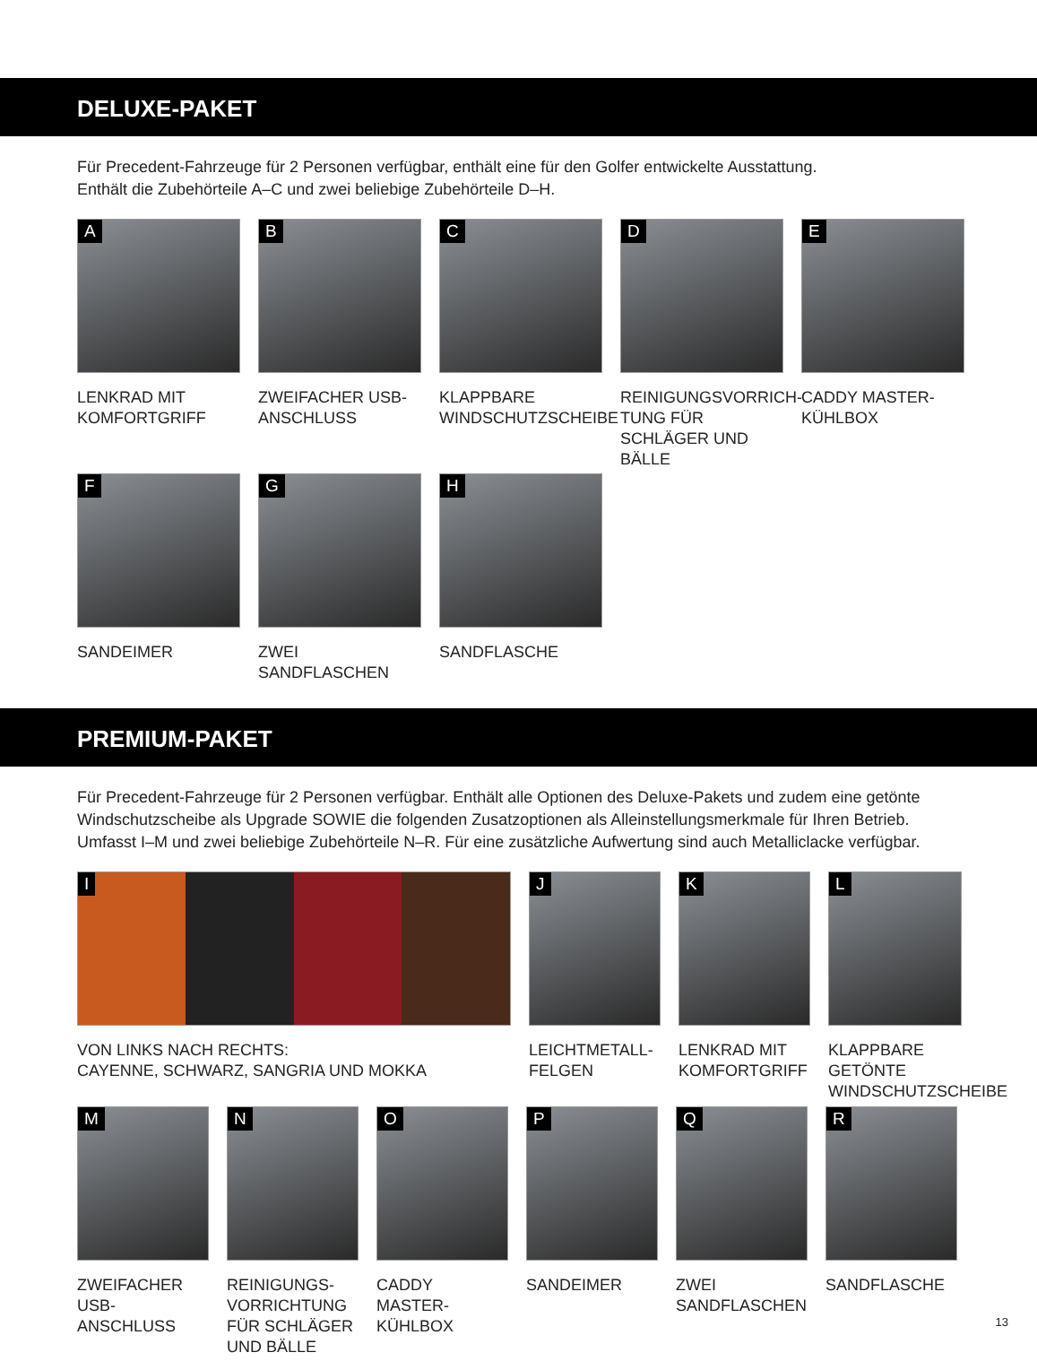DELUXE-PAKET
Für Precedent-Fahrzeuge für 2 Personen verfügbar, enthält eine für den Golfer entwickelte Ausstattung.
Enthält die Zubehörteile A–C und zwei beliebige Zubehörteile D–H.
A
LENKRAD MIT KOMFORTGRIFF
B
ZWEIFACHER USB-ANSCHLUSS
C
KLAPPBARE WINDSCHUTZSCHEIBE
D
REINIGUNGSVORRICH-TUNG FÜR SCHLÄGER UND BÄLLE
E
CADDY MASTER-KÜHLBOX
F
SANDEIMER
G
ZWEI SANDFLASCHEN
H
SANDFLASCHE
PREMIUM-PAKET
Für Precedent-Fahrzeuge für 2 Personen verfügbar. Enthält alle Optionen des Deluxe-Pakets und zudem eine getönte Windschutzscheibe als Upgrade SOWIE die folgenden Zusatzoptionen als Alleinstellungsmerkmale für Ihren Betrieb. Umfasst I–M und zwei beliebige Zubehörteile N–R. Für eine zusätzliche Aufwertung sind auch Metalliclacke verfügbar.
I
VON LINKS NACH RECHTS:
CAYENNE, SCHWARZ, SANGRIA UND MOKKA
J
LEICHTMETALL-FELGEN
K
LENKRAD MIT KOMFORTGRIFF
L
KLAPPBARE GETÖNTE WINDSCHUTZSCHEIBE
M
ZWEIFACHER USB-ANSCHLUSS
N
REINIGUNGS-VORRICHTUNG FÜR SCHLÄGER UND BÄLLE
O
CADDY MASTER-KÜHLBOX
P
SANDEIMER
Q
ZWEI SANDFLASCHEN
R
SANDFLASCHE
13